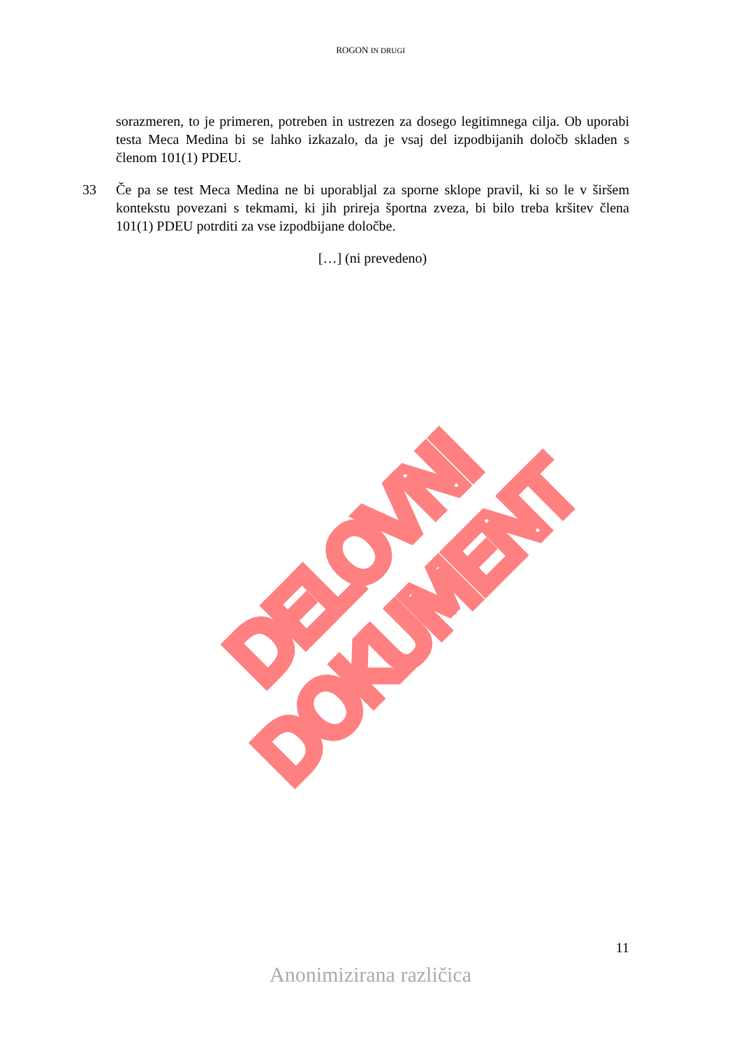ROGON IN DRUGI
sorazmeren, to je primeren, potreben in ustrezen za dosego legitimnega cilja. Ob uporabi testa Meca Medina bi se lahko izkazalo, da je vsaj del izpodbijanih določb skladen s členom 101(1) PDEU.
33 Če pa se test Meca Medina ne bi uporabljal za sporne sklope pravil, ki so le v širšem kontekstu povezani s tekmami, ki jih prireja športna zveza, bi bilo treba kršitev člena 101(1) PDEU potrditi za vse izpodbijane določbe.
[…] (ni prevedeno)
DELOVNI DOKUMENT
11
Anonimizirana različica